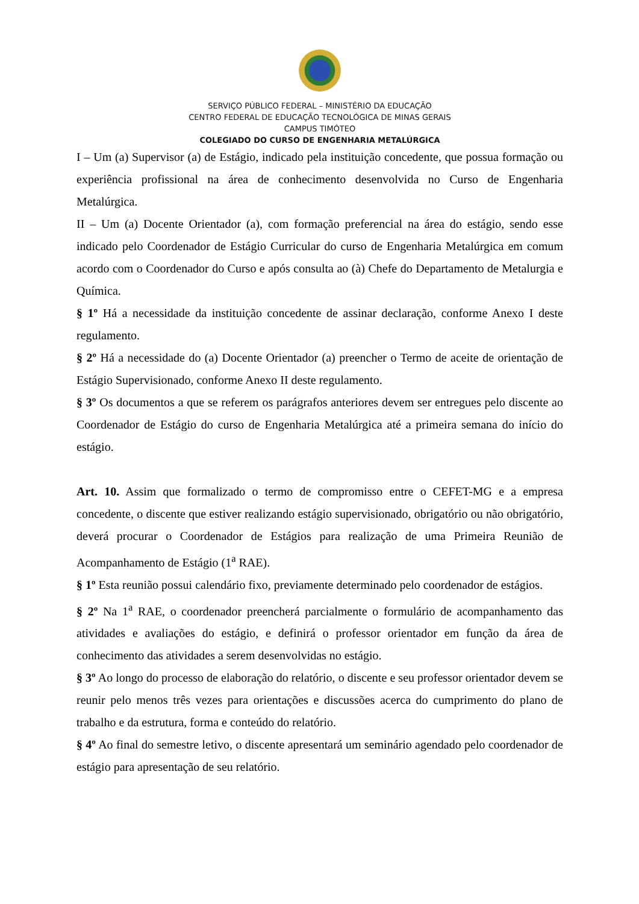SERVIÇO PÚBLICO FEDERAL – MINISTÉRIO DA EDUCAÇÃO
CENTRO FEDERAL DE EDUCAÇÃO TECNOLÓGICA DE MINAS GERAIS
CAMPUS TIMÓTEO
COLEGIADO DO CURSO DE ENGENHARIA METALÚRGICA
I – Um (a) Supervisor (a) de Estágio, indicado pela instituição concedente, que possua formação ou experiência profissional na área de conhecimento desenvolvida no Curso de Engenharia Metalúrgica.
II – Um (a) Docente Orientador (a), com formação preferencial na área do estágio, sendo esse indicado pelo Coordenador de Estágio Curricular do curso de Engenharia Metalúrgica em comum acordo com o Coordenador do Curso e após consulta ao (à) Chefe do Departamento de Metalurgia e Química.
§ 1º Há a necessidade da instituição concedente de assinar declaração, conforme Anexo I deste regulamento.
§ 2º Há a necessidade do (a) Docente Orientador (a) preencher o Termo de aceite de orientação de Estágio Supervisionado, conforme Anexo II deste regulamento.
§ 3º Os documentos a que se referem os parágrafos anteriores devem ser entregues pelo discente ao Coordenador de Estágio do curso de Engenharia Metalúrgica até a primeira semana do início do estágio.
Art. 10. Assim que formalizado o termo de compromisso entre o CEFET-MG e a empresa concedente, o discente que estiver realizando estágio supervisionado, obrigatório ou não obrigatório, deverá procurar o Coordenador de Estágios para realização de uma Primeira Reunião de Acompanhamento de Estágio (1<sup>a</sup> RAE).
§ 1º Esta reunião possui calendário fixo, previamente determinado pelo coordenador de estágios.
§ 2º Na 1<sup>a</sup> RAE, o coordenador preencherá parcialmente o formulário de acompanhamento das atividades e avaliações do estágio, e definirá o professor orientador em função da área de conhecimento das atividades a serem desenvolvidas no estágio.
§ 3º Ao longo do processo de elaboração do relatório, o discente e seu professor orientador devem se reunir pelo menos três vezes para orientações e discussões acerca do cumprimento do plano de trabalho e da estrutura, forma e conteúdo do relatório.
§ 4º Ao final do semestre letivo, o discente apresentará um seminário agendado pelo coordenador de estágio para apresentação de seu relatório.